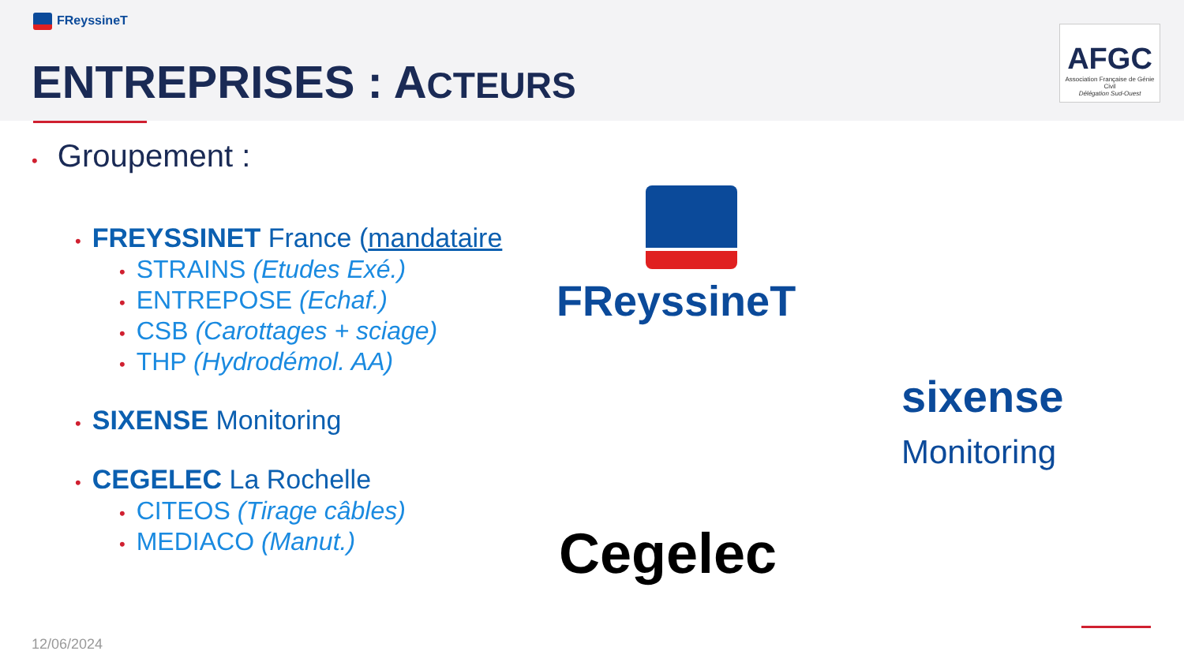FReyssineT
ENTREPRISES : ACTEURS
AFGC
Association Française de Génie Civil
Délégation Sud-Ouest
• Groupement :
• FREYSSINET France (mandataire
• STRAINS (Etudes Exé.)
• ENTREPOSE (Echaf.)
• CSB (Carottages + sciage)
• THP (Hydrodémol. AA)
• SIXENSE Monitoring
• CEGELEC La Rochelle
• CITEOS (Tirage câbles)
• MEDIACO (Manut.)
FReyssineT
sixense
Monitoring
Cegelec
12/06/2024